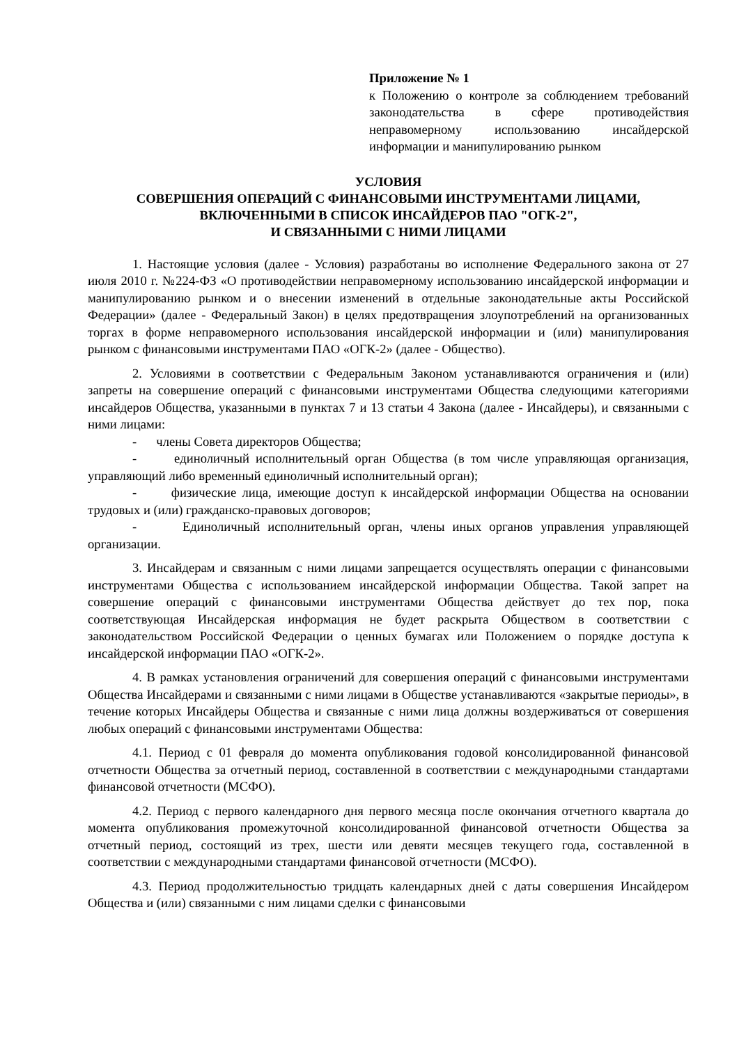Приложение № 1
к Положению о контроле за соблюдением требований законодательства в сфере противодействия неправомерному использованию инсайдерской информации и манипулированию рынком
УСЛОВИЯ
СОВЕРШЕНИЯ ОПЕРАЦИЙ С ФИНАНСОВЫМИ ИНСТРУМЕНТАМИ ЛИЦАМИ,
ВКЛЮЧЕННЫМИ В СПИСОК ИНСАЙДЕРОВ ПАО "ОГК-2",
И СВЯЗАННЫМИ С НИМИ ЛИЦАМИ
1. Настоящие условия (далее - Условия) разработаны во исполнение Федерального закона от 27 июля 2010 г. №224-ФЗ «О противодействии неправомерному использованию инсайдерской информации и манипулированию рынком и о внесении изменений в отдельные законодательные акты Российской Федерации» (далее - Федеральный Закон) в целях предотвращения злоупотреблений на организованных торгах в форме неправомерного использования инсайдерской информации и (или) манипулирования рынком с финансовыми инструментами ПАО «ОГК-2» (далее - Общество).
2. Условиями в соответствии с Федеральным Законом устанавливаются ограничения и (или) запреты на совершение операций с финансовыми инструментами Общества следующими категориями инсайдеров Общества, указанными в пунктах 7 и 13 статьи 4 Закона (далее - Инсайдеры), и связанными с ними лицами:
- члены Совета директоров Общества;
- единоличный исполнительный орган Общества (в том числе управляющая организация, управляющий либо временный единоличный исполнительный орган);
- физические лица, имеющие доступ к инсайдерской информации Общества на основании трудовых и (или) гражданско-правовых договоров;
- Единоличный исполнительный орган, члены иных органов управления управляющей организации.
3. Инсайдерам и связанным с ними лицами запрещается осуществлять операции с финансовыми инструментами Общества с использованием инсайдерской информации Общества. Такой запрет на совершение операций с финансовыми инструментами Общества действует до тех пор, пока соответствующая Инсайдерская информация не будет раскрыта Обществом в соответствии с законодательством Российской Федерации о ценных бумагах или Положением о порядке доступа к инсайдерской информации ПАО «ОГК-2».
4. В рамках установления ограничений для совершения операций с финансовыми инструментами Общества Инсайдерами и связанными с ними лицами в Обществе устанавливаются «закрытые периоды», в течение которых Инсайдеры Общества и связанные с ними лица должны воздерживаться от совершения любых операций с финансовыми инструментами Общества:
4.1. Период с 01 февраля до момента опубликования годовой консолидированной финансовой отчетности Общества за отчетный период, составленной в соответствии с международными стандартами финансовой отчетности (МСФО).
4.2. Период с первого календарного дня первого месяца после окончания отчетного квартала до момента опубликования промежуточной консолидированной финансовой отчетности Общества за отчетный период, состоящий из трех, шести или девяти месяцев текущего года, составленной в соответствии с международными стандартами финансовой отчетности (МСФО).
4.3. Период продолжительностью тридцать календарных дней с даты совершения Инсайдером Общества и (или) связанными с ним лицами сделки с финансовыми